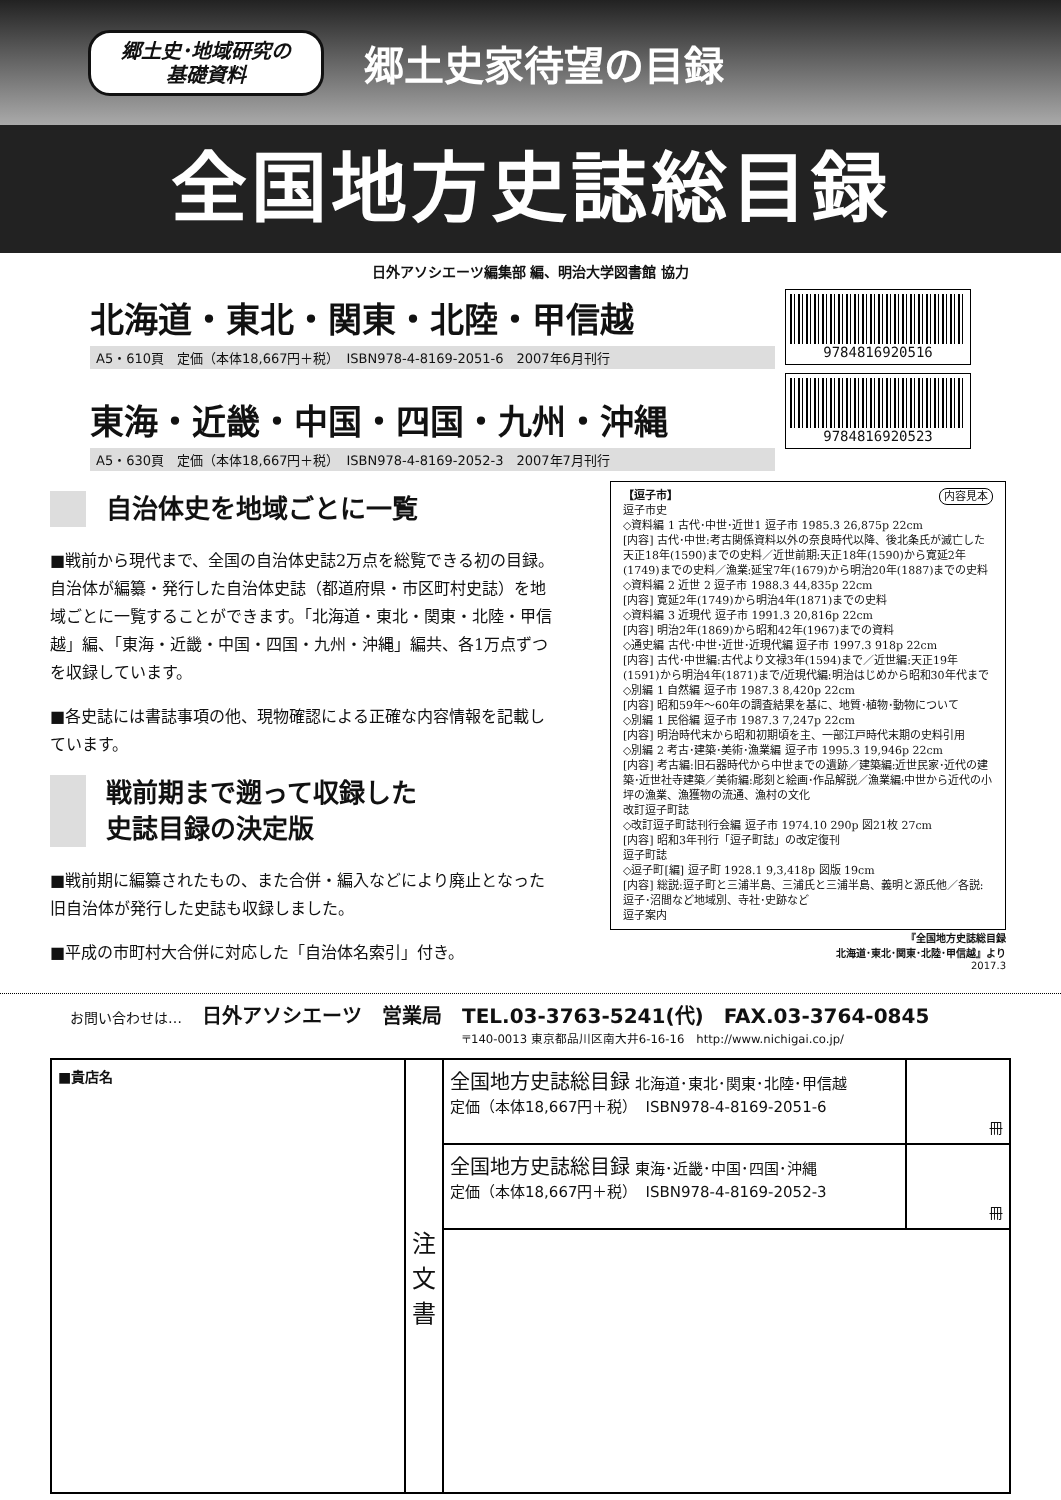郷土史･地域研究の
基礎資料
郷土史家待望の目録
全国地方史誌総目録
日外アソシエーツ編集部 編、明治大学図書館 協力
北海道・東北・関東・北陸・甲信越
A5・610頁　定価（本体18,667円＋税）　ISBN978-4-8169-2051-6　2007年6月刊行
東海・近畿・中国・四国・九州・沖縄
A5・630頁　定価（本体18,667円＋税）　ISBN978-4-8169-2052-3　2007年7月刊行
9784816920516
9784816920523
自治体史を地域ごとに一覧
■戦前から現代まで、全国の自治体史誌2万点を総覧できる初の目録。自治体が編纂・発行した自治体史誌（都道府県・市区町村史誌）を地域ごとに一覧することができます。「北海道・東北・関東・北陸・甲信越」編、「東海・近畿・中国・四国・九州・沖縄」編共、各1万点ずつを収録しています。
■各史誌には書誌事項の他、現物確認による正確な内容情報を記載しています。
戦前期まで遡って収録した
史誌目録の決定版
■戦前期に編纂されたもの、また合併・編入などにより廃止となった旧自治体が発行した史誌も収録しました。
■平成の市町村大合併に対応した「自治体名索引」付き。
【逗子市】 内容見本
逗子市史
◇資料編 1 古代･中世･近世1 逗子市 1985.3 26,875p 22cm
[内容] 古代･中世:考古関係資料以外の奈良時代以降、後北条氏が滅亡した天正18年(1590)までの史料／近世前期:天正18年(1590)から寛延2年(1749)までの史料／漁業:延宝7年(1679)から明治20年(1887)までの史料
◇資料編 2 近世 2 逗子市 1988.3 44,835p 22cm
[内容] 寛延2年(1749)から明治4年(1871)までの史料
◇資料編 3 近現代 逗子市 1991.3 20,816p 22cm
[内容] 明治2年(1869)から昭和42年(1967)までの資料
◇通史編 古代･中世･近世･近現代編 逗子市 1997.3 918p 22cm
[内容] 古代･中世編:古代より文禄3年(1594)まで／近世編:天正19年(1591)から明治4年(1871)まで/近現代編:明治はじめから昭和30年代まで
◇別編 1 自然編 逗子市 1987.3 8,420p 22cm
[内容] 昭和59年～60年の調査結果を基に、地質･植物･動物について
◇別編 1 民俗編 逗子市 1987.3 7,247p 22cm
[内容] 明治時代末から昭和初期頃を主、一部江戸時代末期の史料引用
◇別編 2 考古･建築･美術･漁業編 逗子市 1995.3 19,946p 22cm
[内容] 考古編:旧石器時代から中世までの遺跡／建築編:近世民家･近代の建築･近世社寺建築／美術編:彫刻と絵画･作品解説／漁業編:中世から近代の小坪の漁業、漁獲物の流通、漁村の文化
改訂逗子町誌
◇改訂逗子町誌刊行会編 逗子市 1974.10 290p 図21枚 27cm
[内容] 昭和3年刊行「逗子町誌」の改定復刊
逗子町誌
◇逗子町[編] 逗子町 1928.1 9,3,418p 図版 19cm
[内容] 総説:逗子町と三浦半島、三浦氏と三浦半島、義明と源氏他／各説:逗子･沼間など地域別、寺社･史跡など
逗子案内
『全国地方史誌総目録
北海道･東北･関東･北陸･甲信越』より
2017.3
お問い合わせは… 日外アソシエーツ　営業局 TEL.03-3763-5241(代)　FAX.03-3764-0845
〒140-0013 東京都品川区南大井6-16-16　http://www.nichigai.co.jp/
| ■貴店名 | 注 文 書 | 全国地方史誌総目録 北海道･東北･関東･北陸･甲信越 定価（本体18,667円＋税） ISBN978-4-8169-2051-6 | 冊 |
| | | 全国地方史誌総目録 東海･近畿･中国･四国･沖縄 定価（本体18,667円＋税） ISBN978-4-8169-2052-3 | 冊 |